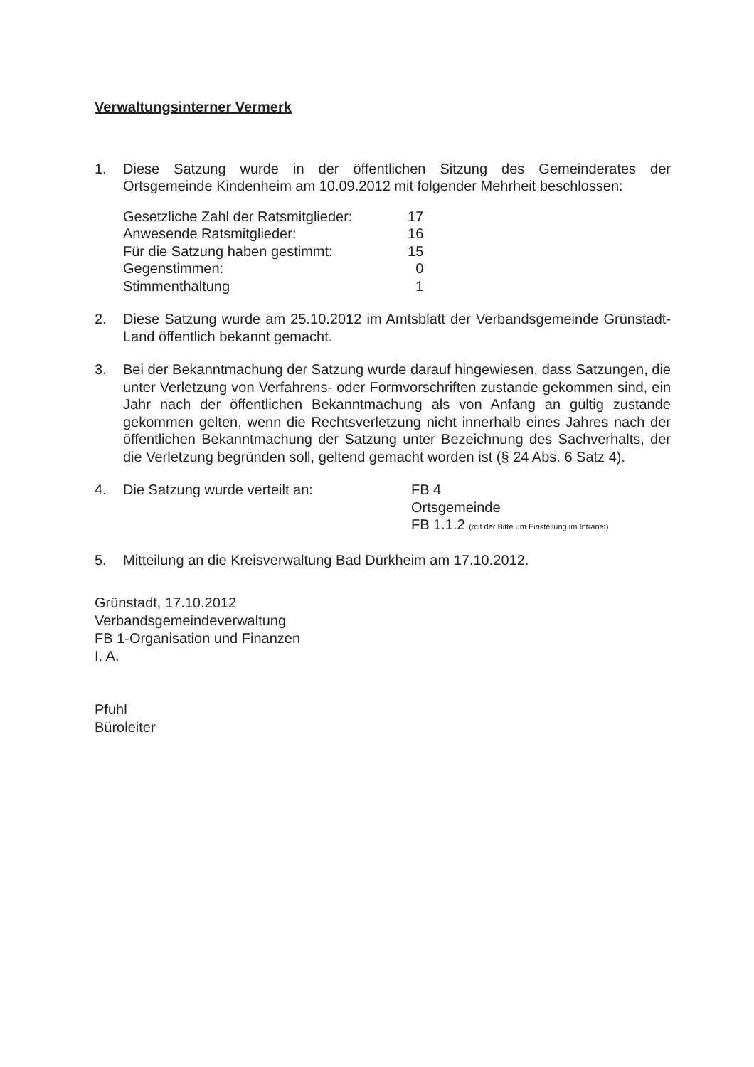Verwaltungsinterner Vermerk
1. Diese Satzung wurde in der öffentlichen Sitzung des Gemeinderates der Ortsgemeinde Kindenheim am 10.09.2012 mit folgender Mehrheit beschlossen:
| Gesetzliche Zahl der Ratsmitglieder: | 17 |
| Anwesende Ratsmitglieder: | 16 |
| Für die Satzung haben gestimmt: | 15 |
| Gegenstimmen: | 0 |
| Stimmenthaltung | 1 |
2. Diese Satzung wurde am 25.10.2012 im Amtsblatt der Verbandsgemeinde Grünstadt-Land öffentlich bekannt gemacht.
3. Bei der Bekanntmachung der Satzung wurde darauf hingewiesen, dass Satzungen, die unter Verletzung von Verfahrens- oder Formvorschriften zustande gekommen sind, ein Jahr nach der öffentlichen Bekanntmachung als von Anfang an gültig zustande gekommen gelten, wenn die Rechtsverletzung nicht innerhalb eines Jahres nach der öffentlichen Bekanntmachung der Satzung unter Bezeichnung des Sachverhalts, der die Verletzung begründen soll, geltend gemacht worden ist (§ 24 Abs. 6 Satz 4).
4. Die Satzung wurde verteilt an: FB 4
Ortsgemeinde
FB 1.1.2 (mit der Bitte um Einstellung im Intranet)
5. Mitteilung an die Kreisverwaltung Bad Dürkheim am 17.10.2012.
Grünstadt, 17.10.2012
Verbandsgemeindeverwaltung
FB 1-Organisation und Finanzen
I. A.
Pfuhl
Büroleiter